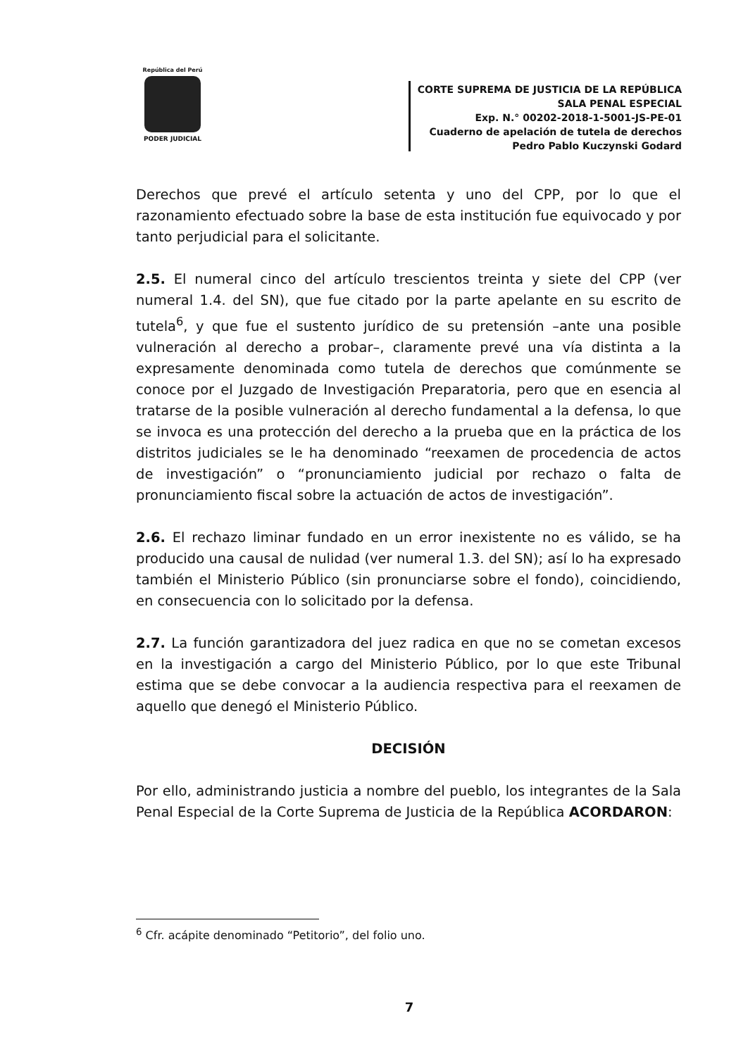República del Perú
PODER JUDICIAL
CORTE SUPREMA DE JUSTICIA DE LA REPÚBLICA
SALA PENAL ESPECIAL
Exp. N.° 00202-2018-1-5001-JS-PE-01
Cuaderno de apelación de tutela de derechos
Pedro Pablo Kuczynski Godard
Derechos que prevé el artículo setenta y uno del CPP, por lo que el razonamiento efectuado sobre la base de esta institución fue equivocado y por tanto perjudicial para el solicitante.
2.5. El numeral cinco del artículo trescientos treinta y siete del CPP (ver numeral 1.4. del SN), que fue citado por la parte apelante en su escrito de tutela<sup>6</sup>, y que fue el sustento jurídico de su pretensión –ante una posible vulneración al derecho a probar–, claramente prevé una vía distinta a la expresamente denominada como tutela de derechos que comúnmente se conoce por el Juzgado de Investigación Preparatoria, pero que en esencia al tratarse de la posible vulneración al derecho fundamental a la defensa, lo que se invoca es una protección del derecho a la prueba que en la práctica de los distritos judiciales se le ha denominado “reexamen de procedencia de actos de investigación” o “pronunciamiento judicial por rechazo o falta de pronunciamiento fiscal sobre la actuación de actos de investigación”.
2.6. El rechazo liminar fundado en un error inexistente no es válido, se ha producido una causal de nulidad (ver numeral 1.3. del SN); así lo ha expresado también el Ministerio Público (sin pronunciarse sobre el fondo), coincidiendo, en consecuencia con lo solicitado por la defensa.
2.7. La función garantizadora del juez radica en que no se cometan excesos en la investigación a cargo del Ministerio Público, por lo que este Tribunal estima que se debe convocar a la audiencia respectiva para el reexamen de aquello que denegó el Ministerio Público.
DECISIÓN
Por ello, administrando justicia a nombre del pueblo, los integrantes de la Sala Penal Especial de la Corte Suprema de Justicia de la República ACORDARON:
<sup>6</sup> Cfr. acápite denominado “Petitorio”, del folio uno.
7